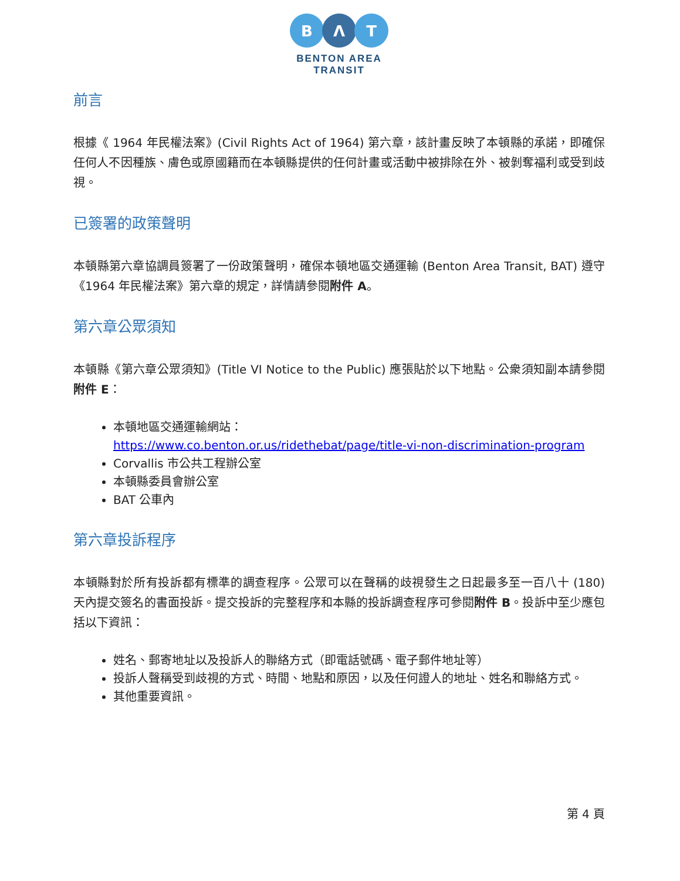B
Λ
T
BENTON AREA
TRANSIT
前言
根據《 1964 年民權法案》(Civil Rights Act of 1964) 第六章，該計畫反映了本頓縣的承諾，即確保任何人不因種族、膚色或原國籍而在本頓縣提供的任何計畫或活動中被排除在外、被剝奪福利或受到歧視。
已簽署的政策聲明
本頓縣第六章協調員簽署了一份政策聲明，確保本頓地區交通運輸 (Benton Area Transit, BAT) 遵守 《1964 年民權法案》第六章的規定，詳情請參閱附件 A。
第六章公眾須知
本頓縣《第六章公眾須知》(Title VI Notice to the Public) 應張貼於以下地點。公衆須知副本請參閱附件 E：
本頓地區交通運輸網站：
https://www.co.benton.or.us/ridethebat/page/title-vi-non-discrimination-program
Corvallis 市公共工程辦公室
本頓縣委員會辦公室
BAT 公車內
第六章投訴程序
本頓縣對於所有投訴都有標準的調查程序。公眾可以在聲稱的歧視發生之日起最多至一百八十 (180) 天內提交簽名的書面投訴。提交投訴的完整程序和本縣的投訴調查程序可參閱附件 B。投訴中至少應包括以下資訊：
姓名、郵寄地址以及投訴人的聯絡方式（即電話號碼、電子郵件地址等）
投訴人聲稱受到歧視的方式、時間、地點和原因，以及任何證人的地址、姓名和聯絡方式。
其他重要資訊。
第 4 頁